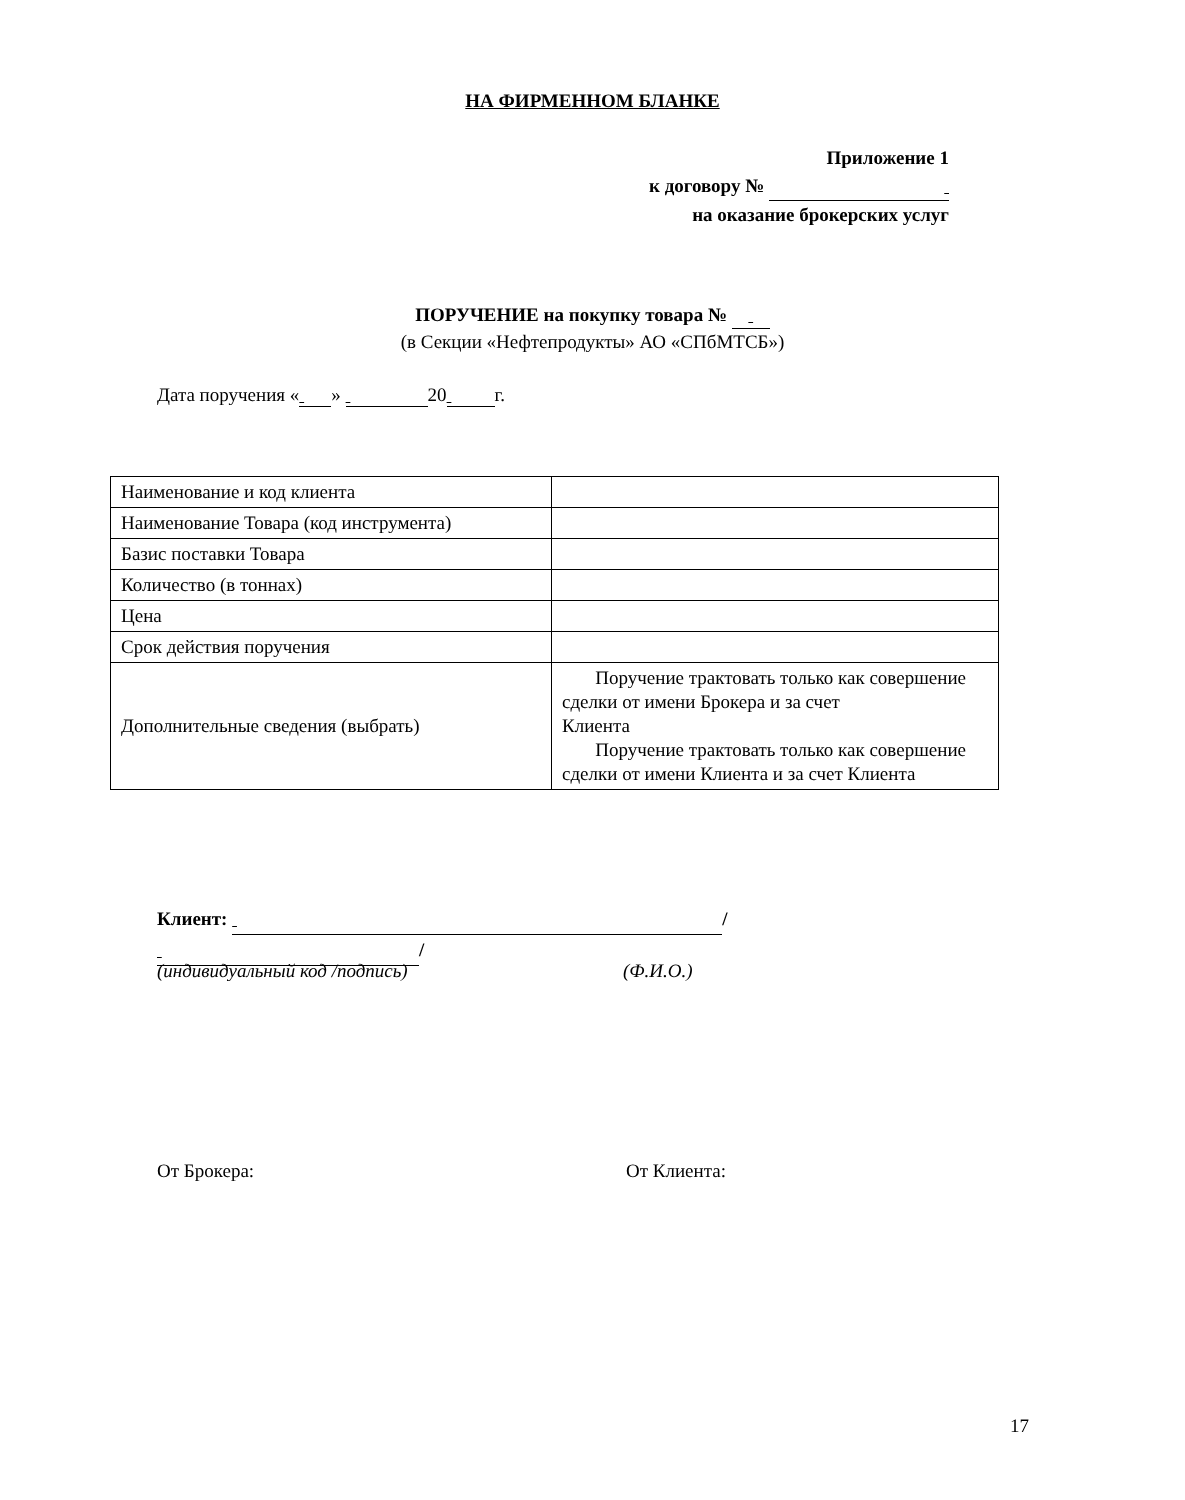НА ФИРМЕННОМ БЛАНКЕ
Приложение 1
к договору №
на оказание брокерских услуг
ПОРУЧЕНИЕ на покупку товара №
(в Секции «Нефтепродукты» АО «СПбМТСБ»)
Дата поручения « » 20 г.
| Наименование и код клиента | |
| Наименование Товара (код инструмента) | |
| Базис поставки Товара | |
| Количество (в тоннах) | |
| Цена | |
| Срок действия поручения | |
| Дополнительные сведения (выбрать) | Поручение трактовать только как совершение сделки от имени Брокера и за счет Клиента Поручение трактовать только как совершение сделки от имени Клиента и за счет Клиента |
Клиент: /
/
(индивидуальный код /подпись) (Ф.И.О.)
От Брокера: От Клиента:
17